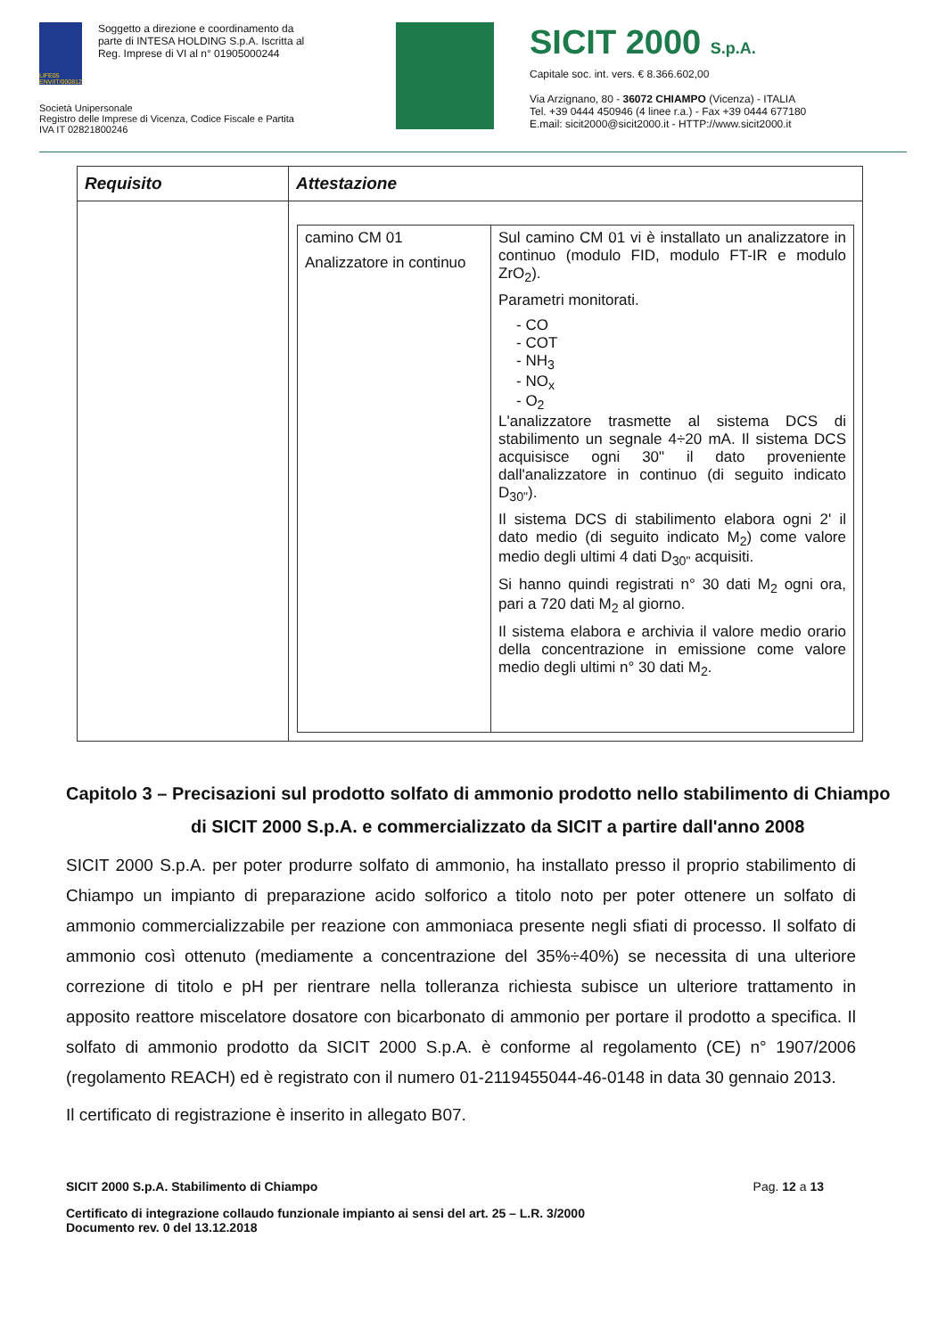LIFE05 ENV/IT/000812
Soggetto a direzione e coordinamento da parte di INTESA HOLDING S.p.A. Iscritta al Reg. Imprese di VI al n° 01905000244
Società Unipersonale
Registro delle Imprese di Vicenza, Codice Fiscale e Partita IVA IT 02821800246
SICIT 2000 S.p.A.
Capitale soc. int. vers. € 8.366.602,00
Via Arzignano, 80 - 36072 CHIAMPO (Vicenza) - ITALIA
Tel. +39 0444 450946 (4 linee r.a.) - Fax +39 0444 677180
E.mail: sicit2000@sicit2000.it - HTTP://www.sicit2000.it
| Requisito | Attestazione |
| --- | --- |
| | / camino CM 01 Analizzatore in continuo / Sul camino CM 01 vi è installato un analizzatore in continuo (modulo FID, modulo FT-IR e modulo ZrO<sub>2</sub>). Parametri monitorati. - CO - COT - NH<sub>3</sub> - NO<sub>x</sub> - O<sub>2</sub> L'analizzatore trasmette al sistema DCS di stabilimento un segnale 4÷20 mA. Il sistema DCS acquisisce ogni 30" il dato proveniente dall'analizzatore in continuo (di seguito indicato D<sub>30"</sub>). Il sistema DCS di stabilimento elabora ogni 2' il dato medio (di seguito indicato M<sub>2</sub>) come valore medio degli ultimi 4 dati D<sub>30"</sub> acquisiti. Si hanno quindi registrati n° 30 dati M<sub>2</sub> ogni ora, pari a 720 dati M<sub>2</sub> al giorno. Il sistema elabora e archivia il valore medio orario della concentrazione in emissione come valore medio degli ultimi n° 30 dati M<sub>2</sub>. / |
Capitolo 3 – Precisazioni sul prodotto solfato di ammonio prodotto nello stabilimento di Chiampo di SICIT 2000 S.p.A. e commercializzato da SICIT a partire dall'anno 2008
SICIT 2000 S.p.A. per poter produrre solfato di ammonio, ha installato presso il proprio stabilimento di Chiampo un impianto di preparazione acido solforico a titolo noto per poter ottenere un solfato di ammonio commercializzabile per reazione con ammoniaca presente negli sfiati di processo. Il solfato di ammonio così ottenuto (mediamente a concentrazione del 35%÷40%) se necessita di una ulteriore correzione di titolo e pH per rientrare nella tolleranza richiesta subisce un ulteriore trattamento in apposito reattore miscelatore dosatore con bicarbonato di ammonio per portare il prodotto a specifica. Il solfato di ammonio prodotto da SICIT 2000 S.p.A. è conforme al regolamento (CE) n° 1907/2006 (regolamento REACH) ed è registrato con il numero 01-2119455044-46-0148 in data 30 gennaio 2013.
Il certificato di registrazione è inserito in allegato B07.
SICIT 2000 S.p.A. Stabilimento di Chiampo Pag. 12 a 13
Certificato di integrazione collaudo funzionale impianto ai sensi del art. 25 – L.R. 3/2000
Documento rev. 0 del 13.12.2018